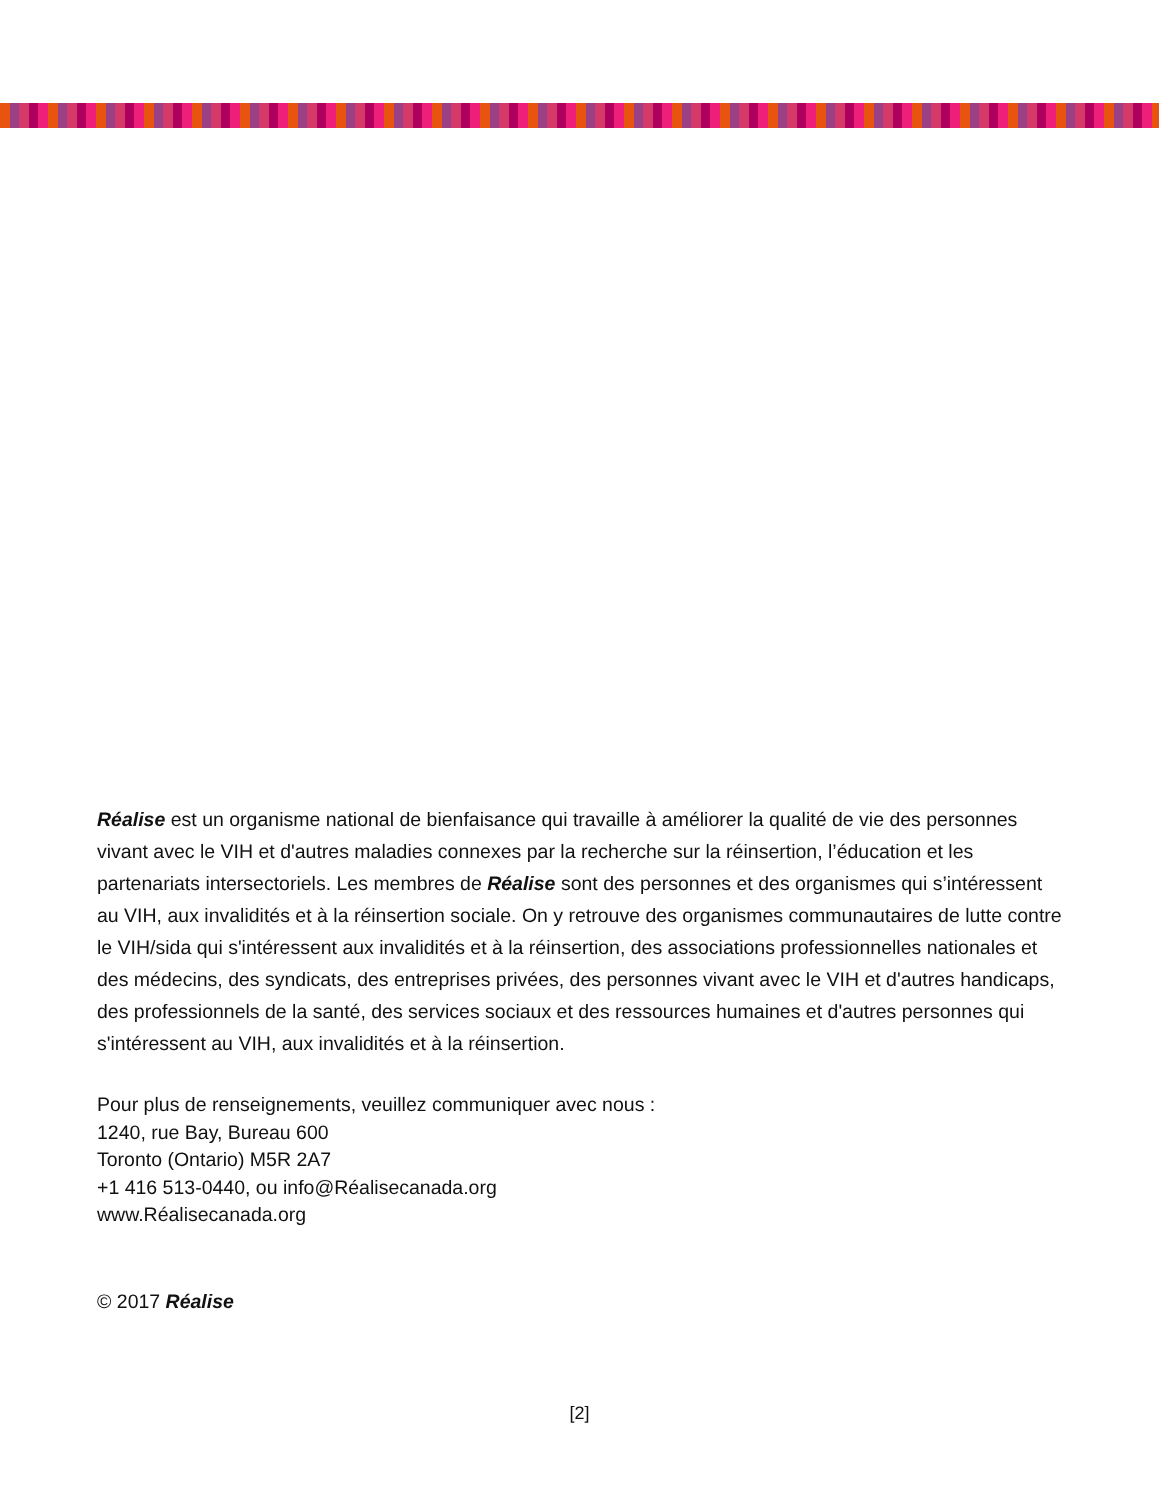Réalise est un organisme national de bienfaisance qui travaille à améliorer la qualité de vie des personnes vivant avec le VIH et d'autres maladies connexes par la recherche sur la réinsertion, l’éducation et les partenariats intersectoriels. Les membres de Réalise sont des personnes et des organismes qui s’intéressent au VIH, aux invalidités et à la réinsertion sociale. On y retrouve des organismes communautaires de lutte contre le VIH/sida qui s'intéressent aux invalidités et à la réinsertion, des associations professionnelles nationales et des médecins, des syndicats, des entreprises privées, des personnes vivant avec le VIH et d'autres handicaps, des professionnels de la santé, des services sociaux et des ressources humaines et d'autres personnes qui s'intéressent au VIH, aux invalidités et à la réinsertion.
Pour plus de renseignements, veuillez communiquer avec nous :
1240, rue Bay, Bureau 600
Toronto (Ontario) M5R 2A7
+1 416 513-0440, ou info@Réalisecanada.org
www.Réalisecanada.org
© 2017 Réalise
[2]